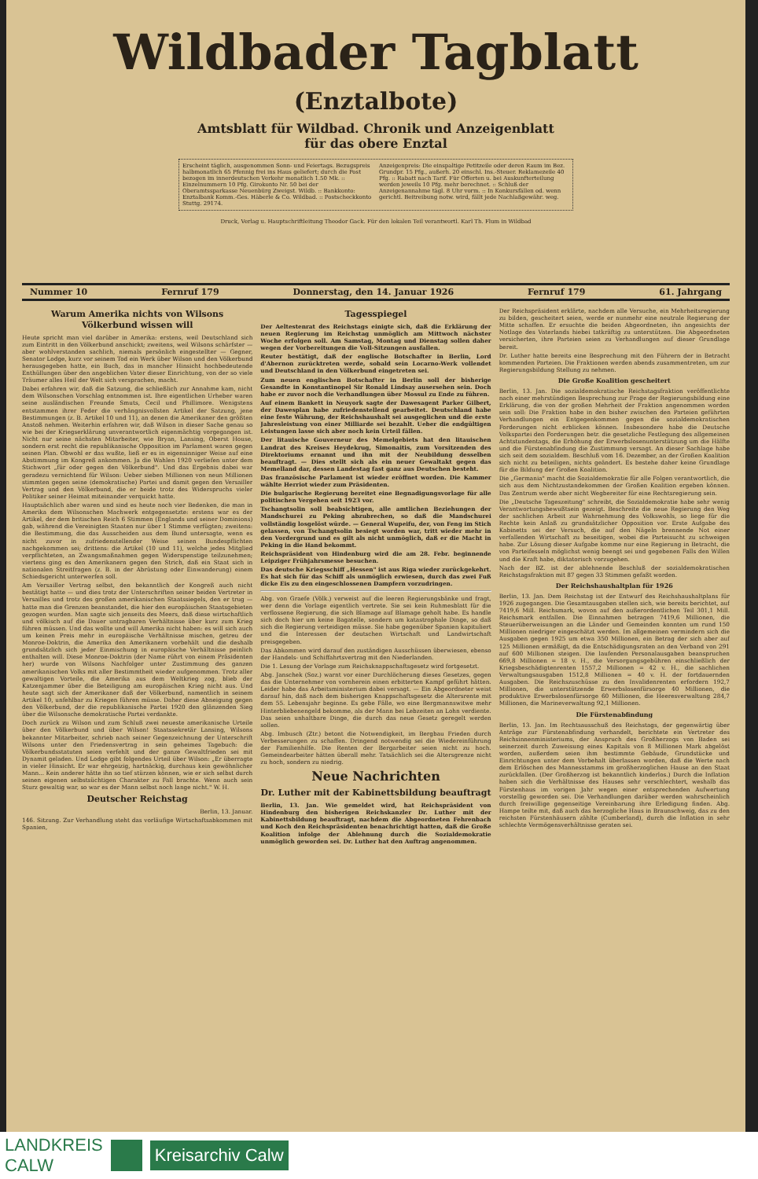Wildbader Tagblatt
(Enztalbote)
Amtsblatt für Wildbad. Chronik und Anzeigenblatt
für das obere Enztal
Erscheint täglich, ausgenommen Sonn- und Feiertags. Bezugspreis halbmonatlich 65 Pfennig frei ins Haus geliefert; durch die Post bezogen im innerdeutschen Verkehr monatlich 1.50 Mk. :: Einzelnummern 10 Pfg. Girokonto Nr. 50 bei der Oberamtssparkasse Neuenbürg Zweigst. Wildb. :: Bankkonto: Enztalbank Komm.-Ges. Häberle & Co. Wildbad. :: Postscheckkonto Stuttg. 29174.
Anzeigenpreis: Die einspaltige Petitzeile oder deren Raum im Bez. Grundpr. 15 Pfg., außerh. 20 einschl. Ins.-Steuer. Reklamezeile 40 Pfg. :: Rabatt nach Tarif. Für Offerten u. bei Auskunfterteilung werden jeweils 10 Pfg. mehr berechnet. :: Schluß der Anzeigenannahme tägl. 8 Uhr vorm. :: In Konkursfällen od. wenn gerichtl. Beitreibung notw. wird, fällt jede Nachlaßgewähr. weg.
Druck, Verlag u. Hauptschriftleitung Theodor Gack. Für den lokalen Teil verantwortl. Karl Th. Flum in Wildbad
Nummer 10 Fernruf 179 Donnerstag, den 14. Januar 1926 Fernruf 179 61. Jahrgang
Warum Amerika nichts von Wilsons Völkerbund wissen will
Heute spricht man viel darüber in Amerika: erstens, weil Deutschland sich zum Eintritt in den Völkerbund anschickt; zweitens, weil Wilsons schärfster — aber wohlverstanden sachlich, niemals persönlich eingestellter — Gegner, Senator Lodge, kurz vor seinem Tod ein Werk über Wilson und den Völkerbund herausgegeben hatte, ein Buch, das in mancher Hinsicht hochbedeutende Enthüllungen über den angeblichen Vater dieser Einrichtung, von der so viele Träumer alles Heil der Welt sich versprachen, macht.
Dabei erfahren wir, daß die Satzung, die schließlich zur Annahme kam, nicht dem Wilsonschen Vorschlag entnommen ist. Ihre eigentlichen Urheber waren seine ausländischen Freunde Smuts, Cecil und Phillimore. Wenigstens entstammen ihrer Feder die verhängnisvollsten Artikel der Satzung, jene Bestimmungen (z. B. Artikel 10 und 11), an denen die Amerikaner den größten Anstoß nehmen. Weiterhin erfahren wir, daß Wilson in dieser Sache genau so wie bei der Kriegserklärung unverantwortlich eigenmächtig vorgegangen ist. Nicht nur seine nächsten Mitarbeiter, wie Bryan, Lansing, Oberst House, sondern erst recht die republikanische Opposition im Parlament waren gegen seinen Plan. Obwohl er das wußte, ließ er es in eigensinniger Weise auf eine Abstimmung im Kongreß ankommen. Ja die Wahlen 1920 verliefen unter dem Stichwort „für oder gegen den Völkerbund". Und das Ergebnis dabei war geradezu vernichtend für Wilson: Ueber sieben Millionen von neun Millionen stimmten gegen seine (demokratische) Partei und damit gegen den Versailler Vertrag und den Völkerbund, die er beide trotz des Widerspruchs vieler Politiker seiner Heimat miteinander verquickt hatte.
Hauptsächlich aber waren und sind es heute noch vier Bedenken, die man in Amerika dem Wilsonschen Machwerk entgegensetzte: erstens war es der Artikel, der dem britischen Reich 6 Stimmen (Englands und seiner Dominions) gab, während die Vereinigten Staaten nur über 1 Stimme verfügten; zweitens: die Bestimmung, die das Ausscheiden aus dem Bund untersagte, wenn es nicht zuvor in zufriedenstellender Weise seinen Bundespflichten nachgekommen sei; drittens: die Artikel (10 und 11), welche jedes Mitglied verpflichteten, an Zwangsmaßnahmen gegen Widerspenstige teilzunehmen; viertens ging es den Amerikanern gegen den Strich, daß ein Staat sich in nationalen Streitfragen (z. B. in der Abrüstung oder Einwanderung) einem Schiedsgericht unterwerfen soll.
Am Versailler Vertrag selbst, den bekanntlich der Kongreß auch nicht bestätigt hatte — und dies trotz der Unterschriften seiner beiden Vertreter in Versailles und trotz des großen amerikanischen Staatssiegels, den er trug — hatte man die Grenzen beanstandet, die hier den europäischen Staatsgebieten gezogen wurden. Man sagte sich jenseits des Meers, daß diese wirtschaftlich und völkisch auf die Dauer untragbaren Verhältnisse über kurz zum Krieg führen müssen. Und das wollte und will Amerika nicht haben: es will sich auch um keinen Preis mehr in europäische Verhältnisse mischen, getreu der Monroe-Doktrin, die Amerika den Amerikanern vorbehält und die deshalb grundsätzlich sich jeder Einmischung in europäische Verhältnisse peinlich enthalten will. Diese Monroe-Doktrin (der Name rührt von einem Präsidenten her) wurde von Wilsons Nachfolger unter Zustimmung des ganzen amerikanischen Volks mit aller Bestimmtheit wieder aufgenommen. Trotz aller gewaltigen Vorteile, die Amerika aus dem Weltkrieg zog, blieb der Katzenjammer über die Beteiligung am europäischen Krieg nicht aus. Und heute sagt sich der Amerikaner daß der Völkerbund, namentlich in seinem Artikel 10, unfehlbar zu Kriegen führen müsse. Daher diese Abneigung gegen den Völkerbund, der die republikanische Partei 1920 den glänzenden Sieg über die Wilsonsche demokratische Partei verdankte.
Doch zurück zu Wilson und zum Schluß zwei neueste amerikanische Urteile über den Völkerbund und über Wilson! Staatssekretär Lansing, Wilsons bekannter Mitarbeiter, schrieb nach seiner Gegenzeichnung der Unterschrift Wilsons unter den Friedensvertrag in sein geheimes Tagebuch: die Völkerbundsstatuten seien verfehlt und der ganze Gewaltfrieden sei mit Dynamit geladen. Und Lodge gibt folgendes Urteil über Wilson: „Er überragte in vieler Hinsicht. Er war ehrgeizig, hartnäckig, durchaus kein gewöhnlicher Mann... Kein anderer hätte ihn so tief stürzen können, wie er sich selbst durch seinen eigenen selbstsüchtigen Charakter zu Fall brachte. Wenn auch sein Sturz gewaltig war, so war es der Mann selbst noch lange nicht." W. H.
Deutscher Reichstag
Berlin, 13. Januar.
146. Sitzung. Zur Verhandlung steht das vorläufige Wirtschaftsabkommen mit Spanien,
Tagesspiegel
Der Aeltestenrat des Reichstags einigte sich, daß die Erklärung der neuen Regierung im Reichstag unmöglich am Mittwoch nächster Woche erfolgen soll. Am Samstag, Montag und Dienstag sollen daher wegen der Vorbereitungen die Voll-Sitzungen ausfallen.
Reuter bestätigt, daß der englische Botschafter in Berlin, Lord d'Abernon zurücktreten werde, sobald sein Locarno-Werk vollendet und Deutschland in den Völkerbund eingetreten sei.
Zum neuen englischen Botschafter in Berlin soll der bisherige Gesandte in Konstantinopel Sir Ronald Lindsay ausersehen sein. Doch habe er zuvor noch die Verhandlungen über Mossul zu Ende zu führen.
Auf einem Bankett in Neuyork sagte der Dawesagent Parker Gilbert, der Dawesplan habe zufriedenstellend gearbeitet. Deutschland habe eine feste Währung, der Reichshaushalt sei ausgeglichen und die erste Jahresleistung von einer Milliarde sei bezahlt. Ueber die endgültigen Leistungen lasse sich aber noch kein Urteil fällen.
Der litauische Gouverneur des Memelgebiets hat den litauischen Landrat des Kreises Heydekrug, Simonaitis, zum Vorsitzenden des Direktoriums ernannt und ihn mit der Neubildung desselben beauftragt. — Dies stellt sich als ein neuer Gewaltakt gegen das Memelland dar, dessen Landestag fast ganz aus Deutschen besteht.
Das französische Parlament ist wieder eröffnet worden. Die Kammer wählte Herriot wieder zum Präsidenten.
Die bulgarische Regierung bereitet eine Begnadigungsvorlage für alle politischen Vergehen seit 1923 vor.
Tschangtsolin soll beabsichtigen, alle amtlichen Beziehungen der Mandschurei zu Peking abzubrechen, so daß die Mandschurei vollständig losgelöst würde. — General Wupeifu, der, von Feng im Stich gelassen, von Tschangtsolin besiegt worden war, tritt wieder mehr in den Vordergrund und es gilt als nicht unmöglich, daß er die Macht in Peking in die Hand bekommt.
Reichspräsident von Hindenburg wird die am 28. Febr. beginnende Leipziger Frühjahrsmesse besuchen.
Das deutsche Kriegsschiff „Hessen" ist aus Riga wieder zurückgekehrt. Es hat sich für das Schiff als unmöglich erwiesen, durch das zwei Fuß dicke Eis zu den eingeschlossenen Dampfern vorzudringen.
Abg. von Graefe (Völk.) verweist auf die leeren Regierungsbänke und fragt, wer denn die Vorlage eigentlich vertrete. Sie sei kein Ruhmesblatt für die verflossene Regierung, die sich Blamage auf Blamage geholt habe. Es handle sich doch hier um keine Bagatelle, sondern um katastrophale Dinge, so daß sich die Regierung verteidigen müsse. Sie habe gegenüber Spanien kapituliert und die Interessen der deutschen Wirtschaft und Landwirtschaft preisgegeben.
Das Abkommen wird darauf den zuständigen Ausschüssen überwiesen, ebenso der Handels- und Schiffahrtsvertrag mit den Niederlanden.
Die 1. Lesung der Vorlage zum Reichsknappschaftsgesetz wird fortgesetzt.
Abg. Janschek (Soz.) warnt vor einer Durchlöcherung dieses Gesetzes, gegen das die Unternehmer von vornherein einen erbitterten Kampf geführt hätten. Leider habe das Arbeitsministerium dabei versagt. — Ein Abgeordneter weist darauf hin, daß nach dem bisherigen Knappschaftsgesetz die Altersrente mit dem 55. Lebensjahr beginne. Es gebe Fälle, wo eine Bergmannswitwe mehr Hinterbliebenengeld bekomme, als der Mann bei Lebzeiten an Lohn verdiente. Das seien unhaltbare Dinge, die durch das neue Gesetz geregelt werden sollen.
Abg. Imbusch (Ztr.) betont die Notwendigkeit, im Bergbau Frieden durch Verbesserungen zu schaffen. Dringend notwendig sei die Wiedereinführung der Familienhilfe. Die Renten der Bergarbeiter seien nicht zu hoch. Gemeindearbeiter hätten überall mehr. Tatsächlich sei die Altersgrenze nicht zu hoch, sondern zu niedrig.
Neue Nachrichten
Dr. Luther mit der Kabinettsbildung beauftragt
Berlin, 13. Jan. Wie gemeldet wird, hat Reichspräsident von Hindenburg den bisherigen Reichskanzler Dr. Luther mit der Kabinettsbildung beauftragt, nachdem die Abgeordneten Fehrenbach und Koch den Reichspräsidenten benachrichtigt hatten, daß die Große Koalition infolge der Ablehnung durch die Sozialdemokratie unmöglich geworden sei. Dr. Luther hat den Auftrag angenommen.
Der Reichspräsident erklärte, nachdem alle Versuche, ein Mehrheitsregierung zu bilden, gescheitert seien, werde er nunmehr eine neutrale Regierung der Mitte schaffen. Er ersuchte die beiden Abgeordneten, ihn angesichts der Notlage des Vaterlands hiebei tatkräftig zu unterstützen. Die Abgeordneten versicherten, ihre Parteien seien zu Verhandlungen auf dieser Grundlage bereit.
Dr. Luther hatte bereits eine Besprechung mit den Führern der in Betracht kommenden Parteien. Die Fraktionen werden abends zusammentreten, um zur Regierungsbildung Stellung zu nehmen.
Die Große Koalition gescheitert
Berlin, 13. Jan. Die sozialdemokratische Reichstagsfraktion veröffentlichte nach einer mehrstündigen Besprechung zur Frage der Regierungsbildung eine Erklärung, die von der großen Mehrheit der Fraktion angenommen worden sein soll: Die Fraktion habe in den bisher zwischen den Parteien geführten Verhandlungen ein Entgegenkommen gegen die sozialdemokratischen Forderungen nicht erblicken können. Insbesondere habe die Deutsche Volkspartei den Forderungen betr. die gesetzliche Festlegung des allgemeinen Achtstundentags, die Erhöhung der Erwerbslosenunterstützung um die Hälfte und die Fürstenabfindung die Zustimmung versagt. An dieser Sachlage habe sich seit dem sozialdem. Beschluß vom 16. Dezember, an der Großen Koalition sich nicht zu beteiligen, nichts geändert. Es bestehe daher keine Grundlage für die Bildung der Großen Koalition.
Die „Germania" macht die Sozialdemokratie für alle Folgen verantwortlich, die sich aus dem Nichtzustandekommen der Großen Koalition ergeben können. Das Zentrum werde aber nicht Wegbereiter für eine Rechtsregierung sein.
Die „Deutsche Tageszeitung" schreibt, die Sozialdemokratie habe sehr wenig Verantwortungsbewußtsein gezeigt. Beschreite die neue Regierung den Weg der sachlichen Arbeit zur Wahrnehmung des Volkswohls, so liege für die Rechte kein Anlaß zu grundsätzlicher Opposition vor. Erste Aufgabe des Kabinetts sei der Versuch, die auf den Nägeln brennende Not einer verfallenden Wirtschaft zu beseitigen, wobei die Parteisucht zu schweigen habe. Zur Lösung dieser Aufgabe komme nur eine Regierung in Betracht, die von Parteifesseln möglichst wenig beengt sei und gegebenen Falls den Willen und die Kraft habe, diktatorisch vorzugehen.
Nach der BZ. ist der ablehnende Beschluß der sozialdemokratischen Reichstagsfraktion mit 87 gegen 33 Stimmen gefaßt worden.
Der Reichshaushaltplan für 1926
Berlin, 13. Jan. Dem Reichstag ist der Entwurf des Reichshaushaltplans für 1926 zugegangen. Die Gesamtausgaben stellen sich, wie bereits berichtet, auf 7419,6 Mill. Reichsmark, wovon auf den außerordentlichen Teil 301,1 Mill. Reichsmark entfallen. Die Einnahmen betragen 7419,6 Millionen, die Steuerüberweisungen an die Länder und Gemeinden konnten um rund 150 Millionen niedriger eingeschätzt werden. Im allgemeinen vermindern sich die Ausgaben gegen 1925 um etwa 350 Millionen, ein Betrag der sich aber auf 125 Millionen ermäßigt, da die Entschädigungsraten an den Verband von 291 auf 600 Millionen steigen. Die laufenden Personalausgaben beanspruchen 669,8 Millionen = 18 v. H., die Versorgungsgebühren einschließlich der Kriegsbeschädigtenrenten 1557,2 Millionen = 42 v. H., die sachlichen Verwaltungsausgaben 1512,8 Millionen = 40 v. H. der fortdauernden Ausgaben. Die Reichszuschüsse zu den Invalidenrenten erfordern 192,7 Millionen, die unterstützende Erwerbslosenfürsorge 40 Millionen, die produktive Erwerbslosenfürsorge 60 Millionen, die Heeresverwaltung 284,7 Millionen, die Marineverwaltung 92,1 Millionen.
Die Fürstenabfindung
Berlin, 13. Jan. Im Rechtsausschuß des Reichstags, der gegenwärtig über Anträge zur Fürstenabfindung verhandelt, berichtete ein Vertreter des Reichsinnenministeriums, der Anspruch des Großherzogs von Baden sei seinerzeit durch Zuweisung eines Kapitals von 8 Millionen Mark abgelöst worden, außerdem seien ihm bestimmte Gebäude, Grundstücke und Einrichtungen unter dem Vorbehalt überlassen worden, daß die Werte nach dem Erlöschen des Mannesstamms im großherzoglichen Hause an den Staat zurückfallen. (Der Großherzog ist bekanntlich kinderlos.) Durch die Inflation haben sich die Verhältnisse des Hauses sehr verschlechtert, weshalb das Fürstenhaus im vorigen Jahr wegen einer entsprechenden Aufwertung vorstellig geworden sei. Die Verhandlungen darüber werden wahrscheinlich durch freiwillige gegenseitige Vereinbarung ihre Erledigung finden. Abg. Hampe teilte mit, daß auch das herzogliche Haus in Braunschweig, das zu den reichsten Fürstenhäusern zählte (Cumberland), durch die Inflation in sehr schlechte Vermögensverhältnisse geraten sei.
LANDKREIS
CALW
Kreisarchiv Calw